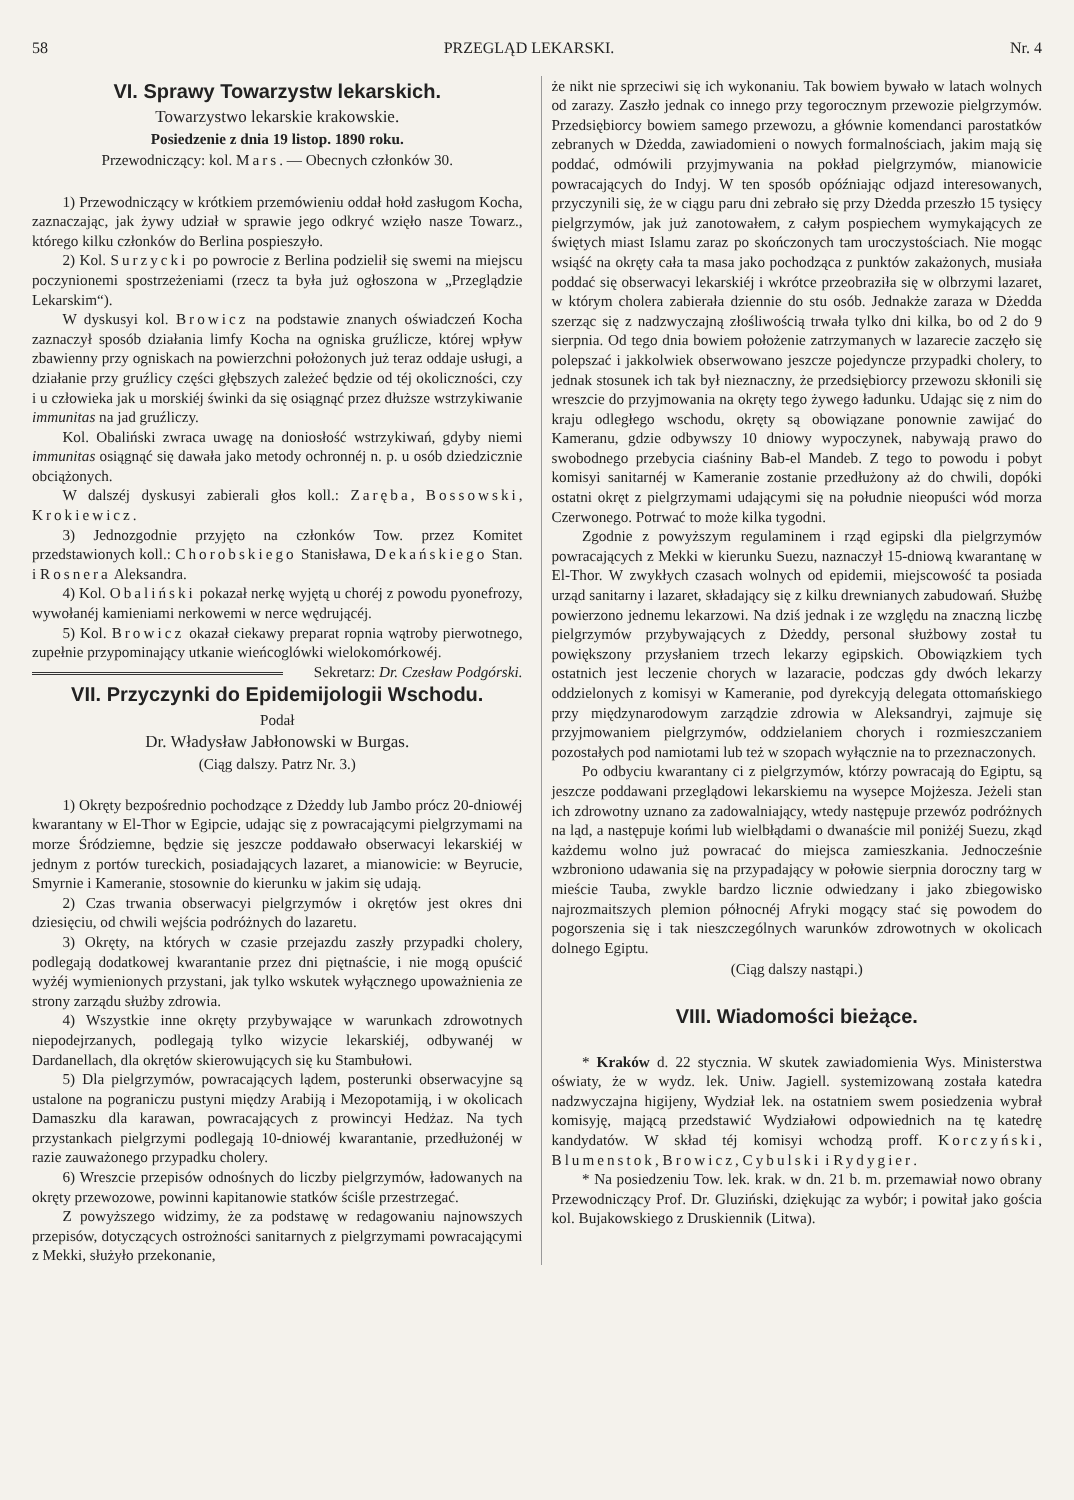58 PRZEGLĄD LEKARSKI. Nr. 4
VI. Sprawy Towarzystw lekarskich.
Towarzystwo lekarskie krakowskie.
Posiedzenie z dnia 19 listop. 1890 roku.
Przewodniczący: kol. Mars. — Obecnych członków 30.
1) Przewodniczący w krótkiem przemówieniu oddał hołd zasługom Kocha, zaznaczając, jak żywy udział w sprawie jego odkryć wzięło nasze Towarz., którego kilku członków do Berlina pospieszyło.
2) Kol. Surzycki po powrocie z Berlina podzielił się swemi na miejscu poczynionemi spostrzeżeniami (rzecz ta była już ogłoszona w „Przeglądzie Lekarskim“).
W dyskusyi kol. Browicz na podstawie znanych oświadczeń Kocha zaznaczył sposób działania limfy Kocha na ogniska gruźlicze, której wpływ zbawienny przy ogniskach na powierzchni położonych już teraz oddaje usługi, a działanie przy gruźlicy części głębszych zależeć będzie od téj okoliczności, czy i u człowieka jak u morskiéj świnki da się osiągnąć przez dłuższe wstrzykiwanie immunitas na jad gruźliczy.
Kol. Obaliński zwraca uwagę na doniosłość wstrzykiwań, gdyby niemi immunitas osiągnąć się dawała jako metody ochronnéj n. p. u osób dziedzicznie obciążonych.
W dalszéj dyskusyi zabierali głos koll.: Zaręba, Bossowski, Krokiewicz.
3) Jednozgodnie przyjęto na członków Tow. przez Komitet przedstawionych koll.: Chorobskiego Stanisława, Dekańskiego Stan. i Rosnera Aleksandra.
4) Kol. Obaliński pokazał nerkę wyjętą u choréj z powodu pyonefrozy, wywołanéj kamieniami nerkowemi w nerce wędrującéj.
5) Kol. Browicz okazał ciekawy preparat ropnia wątroby pierwotnego, zupełnie przypominający utkanie wieńcoglówki wielokomórkowéj. Sekretarz: Dr. Czesław Podgórski.
VII. Przyczynki do Epidemijologii Wschodu.
Podał
Dr. Władysław Jabłonowski w Burgas.
(Ciąg dalszy. Patrz Nr. 3.)
1) Okręty bezpośrednio pochodzące z Dżeddy lub Jambo prócz 20-dniowéj kwarantany w El-Thor w Egipcie, udając się z powracającymi pielgrzymami na morze Śródziemne, będzie się jeszcze poddawało obserwacyi lekarskiéj w jednym z portów tureckich, posiadających lazaret, a mianowicie: w Beyrucie, Smyrnie i Kameranie, stosownie do kierunku w jakim się udają.
2) Czas trwania obserwacyi pielgrzymów i okrętów jest okres dni dziesięciu, od chwili wejścia podróżnych do lazaretu.
3) Okręty, na których w czasie przejazdu zaszły przypadki cholery, podlegają dodatkowej kwarantanie przez dni piętnaście, i nie mogą opuścić wyżéj wymienionych przystani, jak tylko wskutek wyłącznego upoważnienia ze strony zarządu służby zdrowia.
4) Wszystkie inne okręty przybywające w warunkach zdrowotnych niepodejrzanych, podlegają tylko wizycie lekarskiéj, odbywanéj w Dardanellach, dla okrętów skierowujących się ku Stambułowi.
5) Dla pielgrzymów, powracających lądem, posterunki obserwacyjne są ustalone na pograniczu pustyni między Arabiją i Mezopotamiją, i w okolicach Damaszku dla karawan, powracających z prowincyi Hedżaz. Na tych przystankach pielgrzymi podlegają 10-dniowéj kwarantanie, przedłużonéj w razie zauważonego przypadku cholery.
6) Wreszcie przepisów odnośnych do liczby pielgrzymów, ładowanych na okręty przewozowe, powinni kapitanowie statków ściśle przestrzegać.
Z powyższego widzimy, że za podstawę w redagowaniu najnowszych przepisów, dotyczących ostrożności sanitarnych z pielgrzymami powracającymi z Mekki, służyło przekonanie,
że nikt nie sprzeciwi się ich wykonaniu. Tak bowiem bywało w latach wolnych od zarazy. Zaszło jednak co innego przy tegorocznym przewozie pielgrzymów. Przedsiębiorcy bowiem samego przewozu, a głównie komendanci parostatków zebranych w Dżedda, zawiadomieni o nowych formalnościach, jakim mają się poddać, odmówili przyjmywania na pokład pielgrzymów, mianowicie powracających do Indyj. W ten sposób opóźniając odjazd interesowanych, przyczynili się, że w ciągu paru dni zebrało się przy Dżedda przeszło 15 tysięcy pielgrzymów, jak już zanotowałem, z całym pospiechem wymykających ze świętych miast Islamu zaraz po skończonych tam uroczystościach. Nie mogąc wsiąść na okręty cała ta masa jako pochodząca z punktów zakażonych, musiała poddać się obserwacyi lekarskiéj i wkrótce przeobraziła się w olbrzymi lazaret, w którym cholera zabierała dziennie do stu osób. Jednakże zaraza w Dżedda szerząc się z nadzwyczajną złośliwością trwała tylko dni kilka, bo od 2 do 9 sierpnia. Od tego dnia bowiem położenie zatrzymanych w lazarecie zaczęło się polepszać i jakkolwiek obserwowano jeszcze pojedyncze przypadki cholery, to jednak stosunek ich tak był nieznaczny, że przedsiębiorcy przewozu skłonili się wreszcie do przyjmowania na okręty tego żywego ładunku. Udając się z nim do kraju odległego wschodu, okręty są obowiązane ponownie zawijać do Kameranu, gdzie odbywszy 10 dniowy wypoczynek, nabywają prawo do swobodnego przebycia ciaśniny Bab-el Mandeb. Z tego to powodu i pobyt komisyi sanitarnéj w Kameranie zostanie przedłużony aż do chwili, dopóki ostatni okręt z pielgrzymami udającymi się na południe nieopuści wód morza Czerwonego. Potrwać to może kilka tygodni.
Zgodnie z powyższym regulaminem i rząd egipski dla pielgrzymów powracających z Mekki w kierunku Suezu, naznaczył 15-dniową kwarantanę w El-Thor. W zwykłych czasach wolnych od epidemii, miejscowość ta posiada urząd sanitarny i lazaret, składający się z kilku drewnianych zabudowań. Służbę powierzono jednemu lekarzowi. Na dziś jednak i ze względu na znaczną liczbę pielgrzymów przybywających z Dżeddy, personal służbowy został tu powiększony przysłaniem trzech lekarzy egipskich. Obowiązkiem tych ostatnich jest leczenie chorych w lazaracie, podczas gdy dwóch lekarzy oddzielonych z komisyi w Kameranie, pod dyrekcyją delegata ottomańskiego przy międzynarodowym zarządzie zdrowia w Aleksandryi, zajmuje się przyjmowaniem pielgrzymów, oddzielaniem chorych i rozmieszczaniem pozostałych pod namiotami lub też w szopach wyłącznie na to przeznaczonych.
Po odbyciu kwarantany ci z pielgrzymów, którzy powracają do Egiptu, są jeszcze poddawani przeglądowi lekarskiemu na wysepce Mojżesza. Jeżeli stan ich zdrowotny uznano za zadowalniający, wtedy następuje przewóz podróżnych na ląd, a następuje końmi lub wielbłądami o dwanaście mil poniżéj Suezu, zkąd każdemu wolno już powracać do miejsca zamieszkania. Jednocześnie wzbroniono udawania się na przypadający w połowie sierpnia doroczny targ w mieście Tauba, zwykle bardzo licznie odwiedzany i jako zbiegowisko najrozmaitszych plemion północnéj Afryki mogący stać się powodem do pogorszenia się i tak nieszczególnych warunków zdrowotnych w okolicach dolnego Egiptu.
(Ciąg dalszy nastąpi.)
VIII. Wiadomości bieżące.
* Kraków d. 22 stycznia. W skutek zawiadomienia Wys. Ministerstwa oświaty, że w wydz. lek. Uniw. Jagiell. systemizowaną została katedra nadzwyczajna higijeny, Wydział lek. na ostatniem swem posiedzenia wybrał komisyję, mającą przedstawić Wydziałowi odpowiednich na tę katedrę kandydatów. W skład téj komisyi wchodzą proff. Korczyński, Blumenstok, Browicz, Cybulski i Rydygier.
* Na posiedzeniu Tow. lek. krak. w dn. 21 b. m. przemawiał nowo obrany Przewodniczący Prof. Dr. Gluziński, dziękując za wybór; i powitał jako gościa kol. Bujakowskiego z Druskiennik (Litwa).